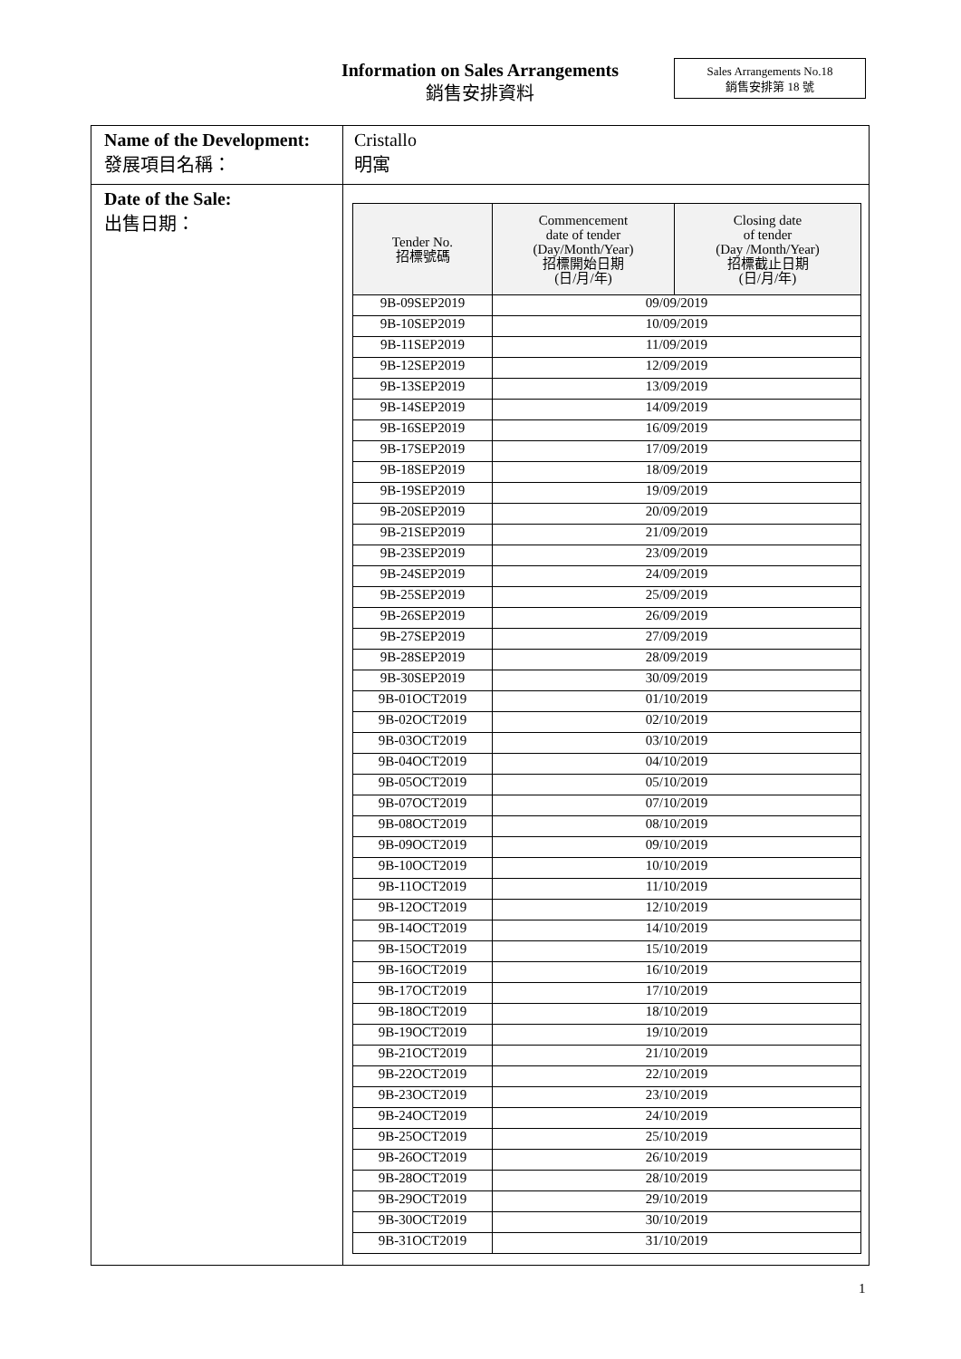Information on Sales Arrangements
銷售安排資料
Sales Arrangements No.18
銷售安排第 18 號
| Name of the Development: 發展項目名稱： | Cristallo 明寓 |
| Date of the Sale: 出售日期： | / Tender No. 招標號碼 / Commencement date of tender (Day/Month/Year) 招標開始日期 (日/月/年) / Closing date of tender (Day /Month/Year) 招標截止日期 (日/月/年) / / --- / --- / --- / / 9B-09SEP2019 / 09/09/2019 / / / 9B-10SEP2019 / 10/09/2019 / / / 9B-11SEP2019 / 11/09/2019 / / / 9B-12SEP2019 / 12/09/2019 / / / 9B-13SEP2019 / 13/09/2019 / / / 9B-14SEP2019 / 14/09/2019 / / / 9B-16SEP2019 / 16/09/2019 / / / 9B-17SEP2019 / 17/09/2019 / / / 9B-18SEP2019 / 18/09/2019 / / / 9B-19SEP2019 / 19/09/2019 / / / 9B-20SEP2019 / 20/09/2019 / / / 9B-21SEP2019 / 21/09/2019 / / / 9B-23SEP2019 / 23/09/2019 / / / 9B-24SEP2019 / 24/09/2019 / / / 9B-25SEP2019 / 25/09/2019 / / / 9B-26SEP2019 / 26/09/2019 / / / 9B-27SEP2019 / 27/09/2019 / / / 9B-28SEP2019 / 28/09/2019 / / / 9B-30SEP2019 / 30/09/2019 / / / 9B-01OCT2019 / 01/10/2019 / / / 9B-02OCT2019 / 02/10/2019 / / / 9B-03OCT2019 / 03/10/2019 / / / 9B-04OCT2019 / 04/10/2019 / / / 9B-05OCT2019 / 05/10/2019 / / / 9B-07OCT2019 / 07/10/2019 / / / 9B-08OCT2019 / 08/10/2019 / / / 9B-09OCT2019 / 09/10/2019 / / / 9B-10OCT2019 / 10/10/2019 / / / 9B-11OCT2019 / 11/10/2019 / / / 9B-12OCT2019 / 12/10/2019 / / / 9B-14OCT2019 / 14/10/2019 / / / 9B-15OCT2019 / 15/10/2019 / / / 9B-16OCT2019 / 16/10/2019 / / / 9B-17OCT2019 / 17/10/2019 / / / 9B-18OCT2019 / 18/10/2019 / / / 9B-19OCT2019 / 19/10/2019 / / / 9B-21OCT2019 / 21/10/2019 / / / 9B-22OCT2019 / 22/10/2019 / / / 9B-23OCT2019 / 23/10/2019 / / / 9B-24OCT2019 / 24/10/2019 / / / 9B-25OCT2019 / 25/10/2019 / / / 9B-26OCT2019 / 26/10/2019 / / / 9B-28OCT2019 / 28/10/2019 / / / 9B-29OCT2019 / 29/10/2019 / / / 9B-30OCT2019 / 30/10/2019 / / / 9B-31OCT2019 / 31/10/2019 / / |
1